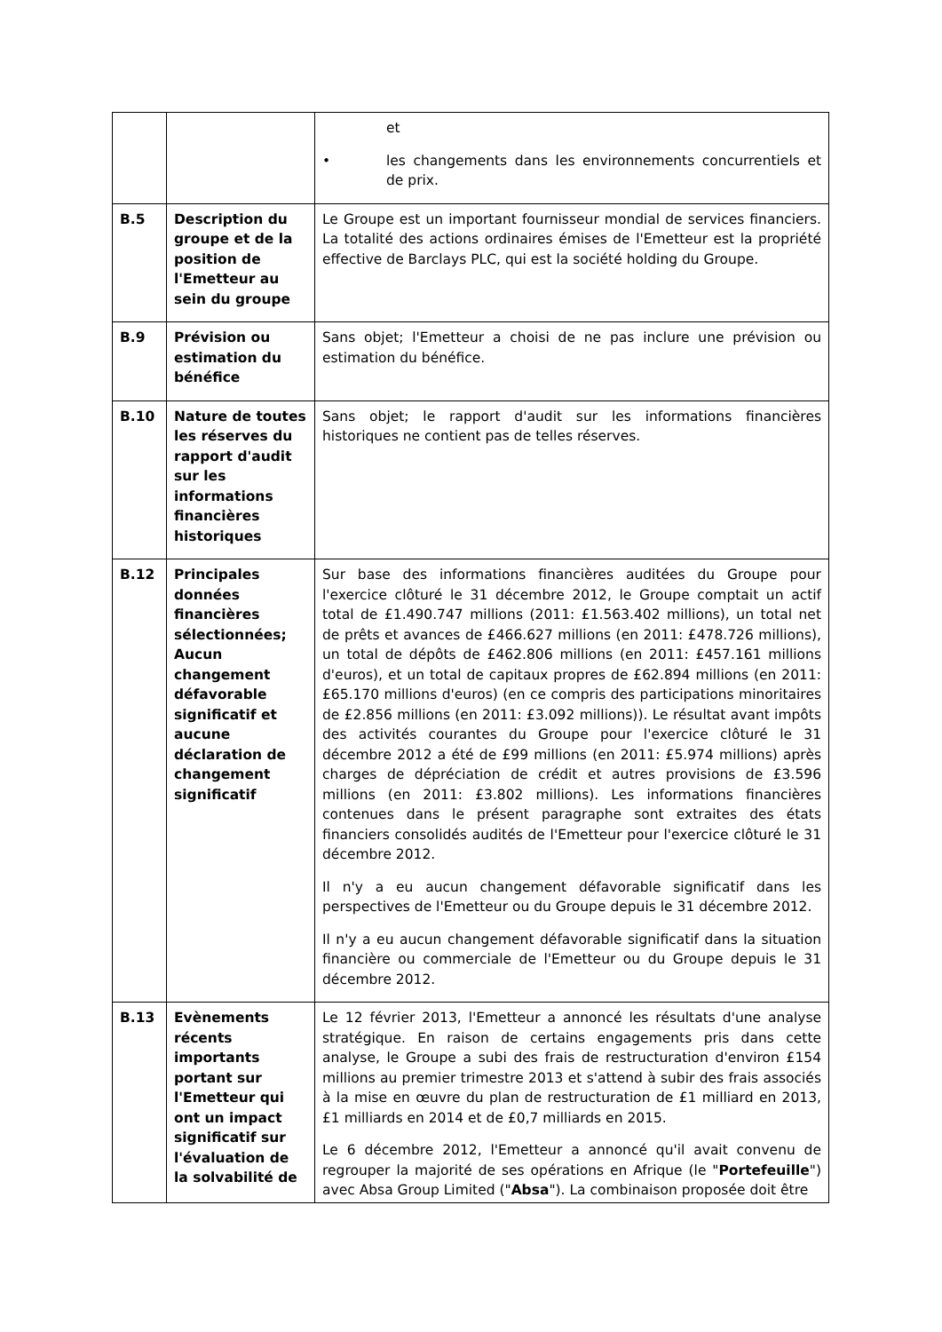| | | et • les changements dans les environnements concurrentiels et de prix. |
| B.5 | Description du groupe et de la position de l'Emetteur au sein du groupe | Le Groupe est un important fournisseur mondial de services financiers. La totalité des actions ordinaires émises de l'Emetteur est la propriété effective de Barclays PLC, qui est la société holding du Groupe. |
| B.9 | Prévision ou estimation du bénéfice | Sans objet; l'Emetteur a choisi de ne pas inclure une prévision ou estimation du bénéfice. |
| B.10 | Nature de toutes les réserves du rapport d'audit sur les informations financières historiques | Sans objet; le rapport d'audit sur les informations financières historiques ne contient pas de telles réserves. |
| B.12 | Principales données financières sélectionnées; Aucun changement défavorable significatif et aucune déclaration de changement significatif | Sur base des informations financières auditées du Groupe pour l'exercice clôturé le 31 décembre 2012, le Groupe comptait un actif total de £1.490.747 millions (2011: £1.563.402 millions), un total net de prêts et avances de £466.627 millions (en 2011: £478.726 millions), un total de dépôts de £462.806 millions (en 2011: £457.161 millions d'euros), et un total de capitaux propres de £62.894 millions (en 2011: £65.170 millions d'euros) (en ce compris des participations minoritaires de £2.856 millions (en 2011: £3.092 millions)). Le résultat avant impôts des activités courantes du Groupe pour l'exercice clôturé le 31 décembre 2012 a été de £99 millions (en 2011: £5.974 millions) après charges de dépréciation de crédit et autres provisions de £3.596 millions (en 2011: £3.802 millions). Les informations financières contenues dans le présent paragraphe sont extraites des états financiers consolidés audités de l'Emetteur pour l'exercice clôturé le 31 décembre 2012. Il n'y a eu aucun changement défavorable significatif dans les perspectives de l'Emetteur ou du Groupe depuis le 31 décembre 2012. Il n'y a eu aucun changement défavorable significatif dans la situation financière ou commerciale de l'Emetteur ou du Groupe depuis le 31 décembre 2012. |
| B.13 | Evènements récents importants portant sur l'Emetteur qui ont un impact significatif sur l'évaluation de la solvabilité de | Le 12 février 2013, l'Emetteur a annoncé les résultats d'une analyse stratégique. En raison de certains engagements pris dans cette analyse, le Groupe a subi des frais de restructuration d'environ £154 millions au premier trimestre 2013 et s'attend à subir des frais associés à la mise en œuvre du plan de restructuration de £1 milliard en 2013, £1 milliards en 2014 et de £0,7 milliards en 2015. Le 6 décembre 2012, l'Emetteur a annoncé qu'il avait convenu de regrouper la majorité de ses opérations en Afrique (le " Portefeuille ") avec Absa Group Limited (" Absa "). La combinaison proposée doit être |